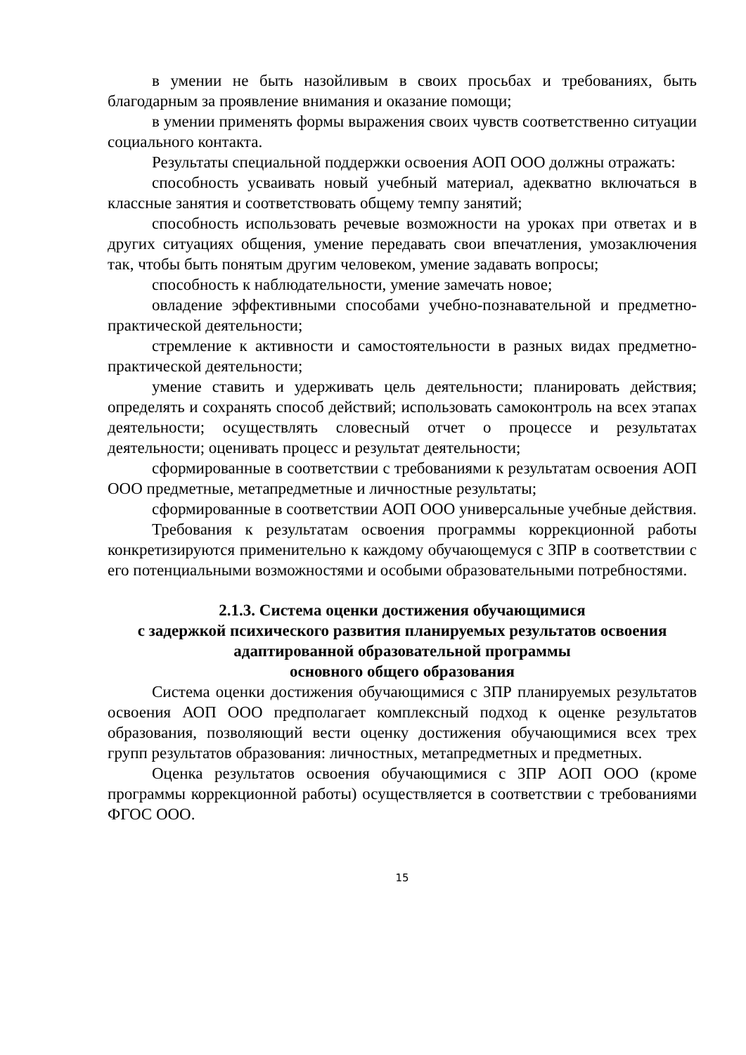в умении не быть назойливым в своих просьбах и требованиях, быть благодарным за проявление внимания и оказание помощи;
в умении применять формы выражения своих чувств соответственно ситуации социального контакта.
Результаты специальной поддержки освоения АОП ООО должны отражать:
способность усваивать новый учебный материал, адекватно включаться в классные занятия и соответствовать общему темпу занятий;
способность использовать речевые возможности на уроках при ответах и в других ситуациях общения, умение передавать свои впечатления, умозаключения так, чтобы быть понятым другим человеком, умение задавать вопросы;
способность к наблюдательности, умение замечать новое;
овладение эффективными способами учебно-познавательной и предметно-практической деятельности;
стремление к активности и самостоятельности в разных видах предметно-практической деятельности;
умение ставить и удерживать цель деятельности; планировать действия; определять и сохранять способ действий; использовать самоконтроль на всех этапах деятельности; осуществлять словесный отчет о процессе и результатах деятельности; оценивать процесс и результат деятельности;
сформированные в соответствии с требованиями к результатам освоения АОП ООО предметные, метапредметные и личностные результаты;
сформированные в соответствии АОП ООО универсальные учебные действия.
Требования к результатам освоения программы коррекционной работы конкретизируются применительно к каждому обучающемуся с ЗПР в соответствии с его потенциальными возможностями и особыми образовательными потребностями.
2.1.3. Система оценки достижения обучающимися
с задержкой психического развития планируемых результатов освоения адаптированной образовательной программы
основного общего образования
Система оценки достижения обучающимися с ЗПР планируемых результатов освоения АОП ООО предполагает комплексный подход к оценке результатов образования, позволяющий вести оценку достижения обучающимися всех трех групп результатов образования: личностных, метапредметных и предметных.
Оценка результатов освоения обучающимися с ЗПР АОП ООО (кроме программы коррекционной работы) осуществляется в соответствии с требованиями ФГОС ООО.
15